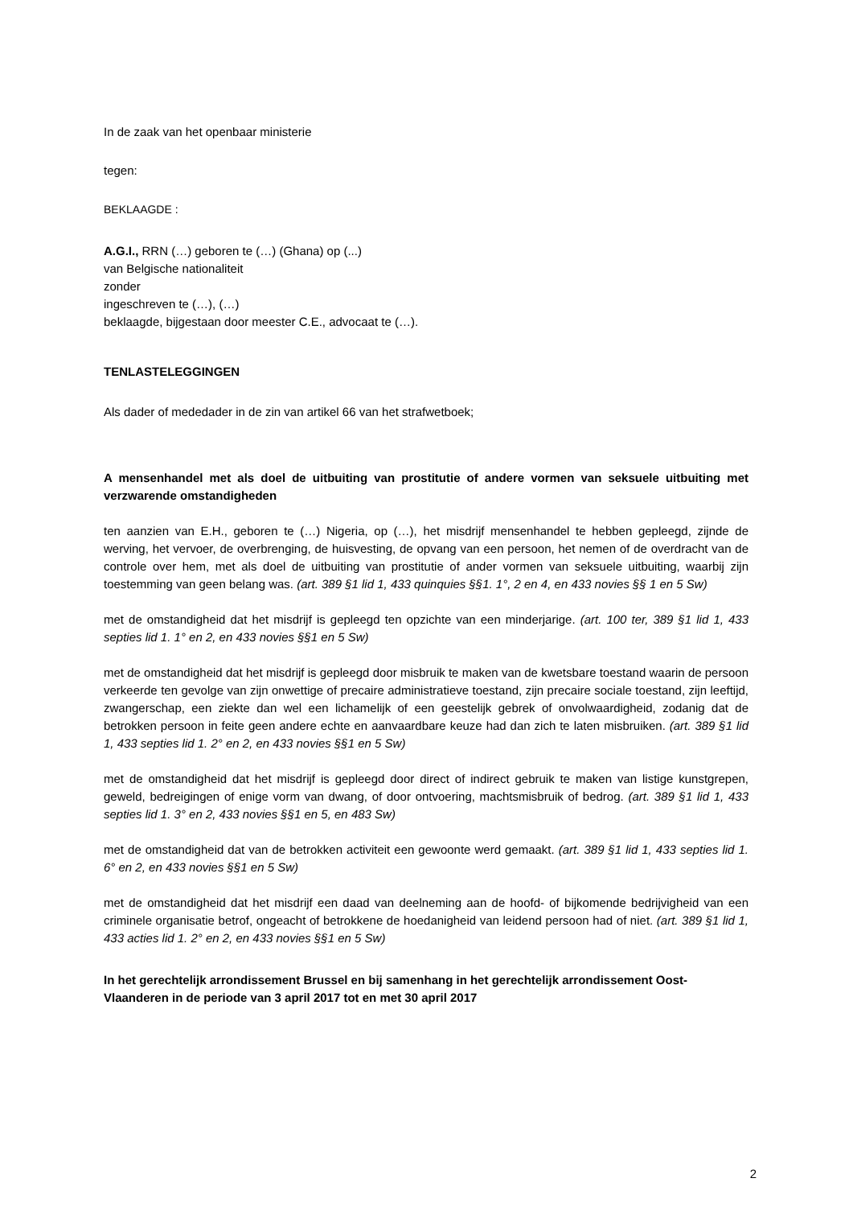In de zaak van het openbaar ministerie
tegen:
BEKLAAGDE :
A.G.I., RRN (…) geboren te (…) (Ghana) op (...)
van Belgische nationaliteit
zonder
ingeschreven te (…), (…)
beklaagde, bijgestaan door meester C.E., advocaat te (…).
TENLASTELEGGINGEN
Als dader of mededader in de zin van artikel 66 van het strafwetboek;
A mensenhandel met als doel de uitbuiting van prostitutie of andere vormen van seksuele uitbuiting met verzwarende omstandigheden
ten aanzien van E.H., geboren te (…) Nigeria, op (…), het misdrijf mensenhandel te hebben gepleegd, zijnde de werving, het vervoer, de overbrenging, de huisvesting, de opvang van een persoon, het nemen of de overdracht van de controle over hem, met als doel de uitbuiting van prostitutie of ander vormen van seksuele uitbuiting, waarbij zijn toestemming van geen belang was. (art. 389 §1 lid 1, 433 quinquies §§1. 1°, 2 en 4, en 433 novies §§ 1 en 5 Sw)
met de omstandigheid dat het misdrijf is gepleegd ten opzichte van een minderjarige. (art. 100 ter, 389 §1 lid 1, 433 septies lid 1. 1° en 2, en 433 novies §§1 en 5 Sw)
met de omstandigheid dat het misdrijf is gepleegd door misbruik te maken van de kwetsbare toestand waarin de persoon verkeerde ten gevolge van zijn onwettige of precaire administratieve toestand, zijn precaire sociale toestand, zijn leeftijd, zwangerschap, een ziekte dan wel een lichamelijk of een geestelijk gebrek of onvolwaardigheid, zodanig dat de betrokken persoon in feite geen andere echte en aanvaardbare keuze had dan zich te laten misbruiken. (art. 389 §1 lid 1, 433 septies lid 1. 2° en 2, en 433 novies §§1 en 5 Sw)
met de omstandigheid dat het misdrijf is gepleegd door direct of indirect gebruik te maken van listige kunstgrepen, geweld, bedreigingen of enige vorm van dwang, of door ontvoering, machtsmisbruik of bedrog. (art. 389 §1 lid 1, 433 septies lid 1. 3° en 2, 433 novies §§1 en 5, en 483 Sw)
met de omstandigheid dat van de betrokken activiteit een gewoonte werd gemaakt. (art. 389 §1 lid 1, 433 septies lid 1. 6° en 2, en 433 novies §§1 en 5 Sw)
met de omstandigheid dat het misdrijf een daad van deelneming aan de hoofd- of bijkomende bedrijvigheid van een criminele organisatie betrof, ongeacht of betrokkene de hoedanigheid van leidend persoon had of niet. (art. 389 §1 lid 1, 433 acties lid 1. 2° en 2, en 433 novies §§1 en 5 Sw)
In het gerechtelijk arrondissement Brussel en bij samenhang in het gerechtelijk arrondissement Oost-Vlaanderen in de periode van 3 april 2017 tot en met 30 april 2017
2